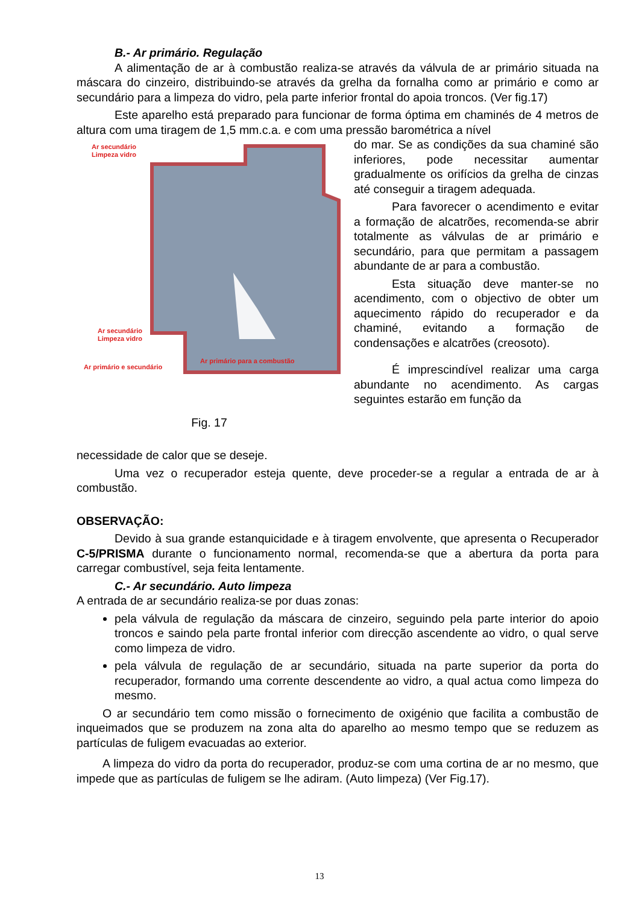B.- Ar primário. Regulação
A alimentação de ar à combustão realiza-se através da válvula de ar primário situada na máscara do cinzeiro, distribuindo-se através da grelha da fornalha como ar primário e como ar secundário para a limpeza do vidro, pela parte inferior frontal do apoia troncos. (Ver fig.17)
Este aparelho está preparado para funcionar de forma óptima em chaminés de 4 metros de altura com uma tiragem de 1,5 mm.c.a. e com uma pressão barométrica a nível
Ar secundário
Limpeza vidro
Ar secundário
Limpeza vidro
Ar primário e secundário
Ar primário para a combustão
Fig. 17
do mar. Se as condições da sua chaminé são inferiores, pode necessitar aumentar gradualmente os orifícios da grelha de cinzas até conseguir a tiragem adequada.
Para favorecer o acendimento e evitar a formação de alcatrões, recomenda-se abrir totalmente as válvulas de ar primário e secundário, para que permitam a passagem abundante de ar para a combustão.
Esta situação deve manter-se no acendimento, com o objectivo de obter um aquecimento rápido do recuperador e da chaminé, evitando a formação de condensações e alcatrões (creosoto).
É imprescindível realizar uma carga abundante no acendimento. As cargas seguintes estarão em função da
necessidade de calor que se deseje.
Uma vez o recuperador esteja quente, deve proceder-se a regular a entrada de ar à combustão.
OBSERVAÇÃO:
Devido à sua grande estanquicidade e à tiragem envolvente, que apresenta o Recuperador C-5/PRISMA durante o funcionamento normal, recomenda-se que a abertura da porta para carregar combustível, seja feita lentamente.
C.- Ar secundário. Auto limpeza
A entrada de ar secundário realiza-se por duas zonas:
pela válvula de regulação da máscara de cinzeiro, seguindo pela parte interior do apoio troncos e saindo pela parte frontal inferior com direcção ascendente ao vidro, o qual serve como limpeza de vidro.
pela válvula de regulação de ar secundário, situada na parte superior da porta do recuperador, formando uma corrente descendente ao vidro, a qual actua como limpeza do mesmo.
O ar secundário tem como missão o fornecimento de oxigénio que facilita a combustão de inqueimados que se produzem na zona alta do aparelho ao mesmo tempo que se reduzem as partículas de fuligem evacuadas ao exterior.
A limpeza do vidro da porta do recuperador, produz-se com uma cortina de ar no mesmo, que impede que as partículas de fuligem se lhe adiram. (Auto limpeza) (Ver Fig.17).
13